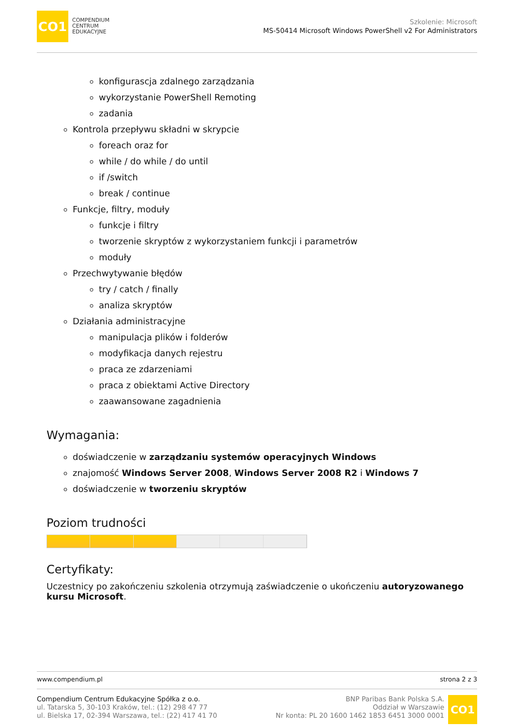CO1
COMPENDIUM
CENTRUM
EDUKACYJNE
Szkolenie: Microsoft
MS-50414 Microsoft Windows PowerShell v2 For Administrators
konfigurascja zdalnego zarządzania
wykorzystanie PowerShell Remoting
zadania
Kontrola przepływu składni w skrypcie
foreach oraz for
while / do while / do until
if /switch
break / continue
Funkcje, filtry, moduły
funkcje i filtry
tworzenie skryptów z wykorzystaniem funkcji i parametrów
moduły
Przechwytywanie błędów
try / catch / finally
analiza skryptów
Działania administracyjne
manipulacja plików i folderów
modyfikacja danych rejestru
praca ze zdarzeniami
praca z obiektami Active Directory
zaawansowane zagadnienia
Wymagania:
doświadczenie w zarządzaniu systemów operacyjnych Windows
znajomość Windows Server 2008, Windows Server 2008 R2 i Windows 7
doświadczenie w tworzeniu skryptów
Poziom trudności
Certyfikaty:
Uczestnicy po zakończeniu szkolenia otrzymują zaświadczenie o ukończeniu autoryzowanego kursu Microsoft.
www.compendium.pl strona 2 z 3
Compendium Centrum Edukacyjne Spółka z o.o.
ul. Tatarska 5, 30-103 Kraków, tel.: (12) 298 47 77
ul. Bielska 17, 02-394 Warszawa, tel.: (22) 417 41 70
BNP Paribas Bank Polska S.A.
Oddział w Warszawie
Nr konta: PL 20 1600 1462 1853 6451 3000 0001
CO1